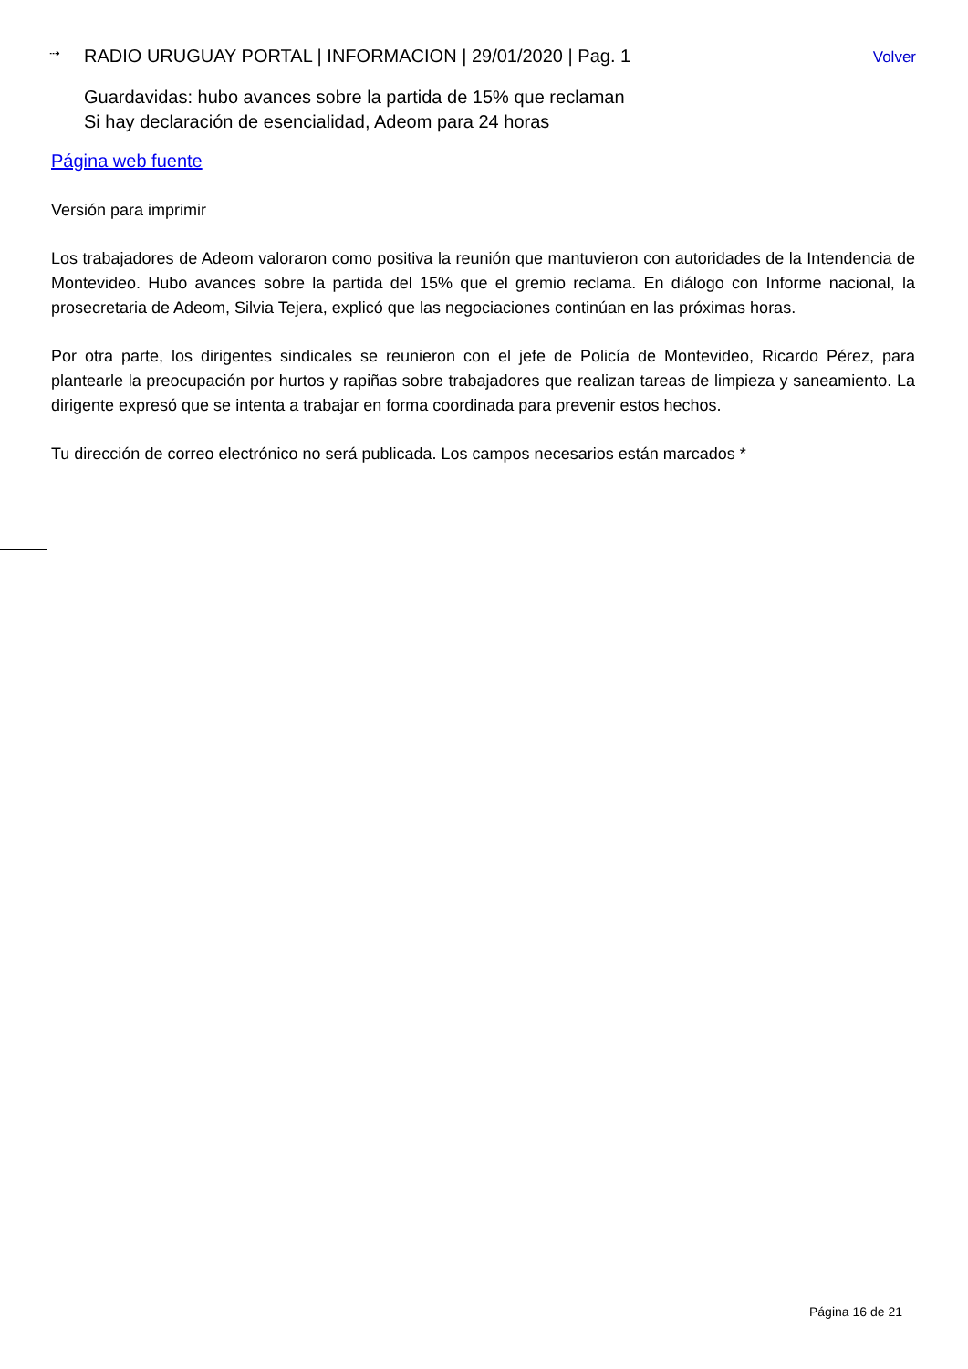⇢ RADIO URUGUAY PORTAL | INFORMACION | 29/01/2020 | Pag. 1 Volver
Guardavidas: hubo avances sobre la partida de 15% que reclaman
Si hay declaración de esencialidad, Adeom para 24 horas
Página web fuente
Versión para imprimir
Los trabajadores de Adeom valoraron como positiva la reunión que mantuvieron con autoridades de la Intendencia de Montevideo. Hubo avances sobre la partida del 15% que el gremio reclama. En diálogo con Informe nacional, la prosecretaria de Adeom, Silvia Tejera, explicó que las negociaciones continúan en las próximas horas.
Por otra parte, los dirigentes sindicales se reunieron con el jefe de Policía de Montevideo, Ricardo Pérez, para plantearle la preocupación por hurtos y rapiñas sobre trabajadores que realizan tareas de limpieza y saneamiento. La dirigente expresó que se intenta a trabajar en forma coordinada para prevenir estos hechos.
Tu dirección de correo electrónico no será publicada. Los campos necesarios están marcados *
Página 16 de 21